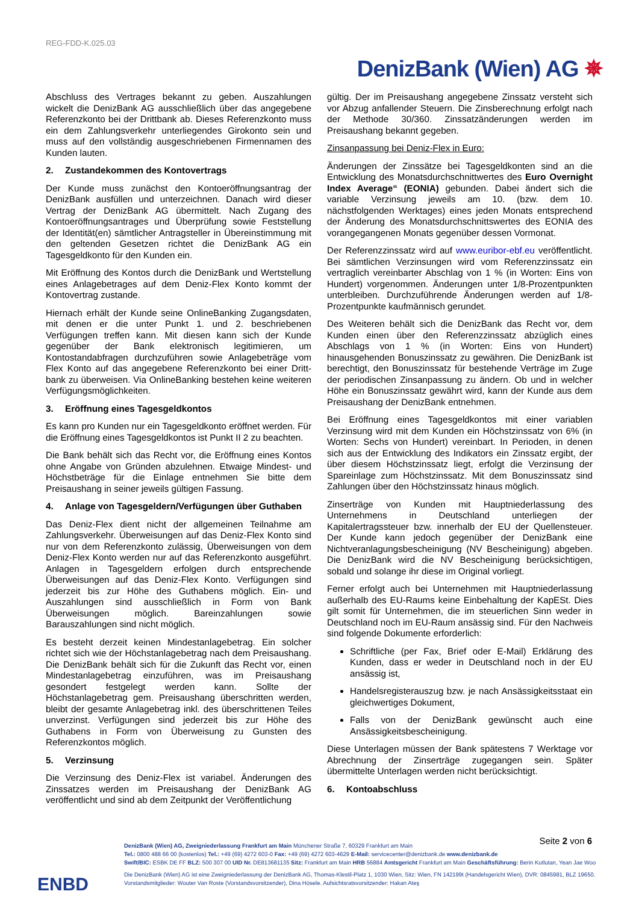REG-FDD-K.025.03
DenizBank (Wien) AG ✵
Abschluss des Vertrages bekannt zu geben. Auszahlungen wickelt die DenizBank AG ausschließlich über das angegebene Referenzkonto bei der Drittbank ab. Dieses Referenzkonto muss ein dem Zahlungsverkehr unterliegendes Girokonto sein und muss auf den vollständig ausgeschriebenen Firmennamen des Kunden lauten.
2. Zustandekommen des Kontovertrags
Der Kunde muss zunächst den Kontoeröffnungsantrag der DenizBank ausfüllen und unterzeichnen. Danach wird dieser Vertrag der DenizBank AG übermittelt. Nach Zugang des Kontoeröffnungsantrages und Überprüfung sowie Feststellung der Identität(en) sämtlicher Antragsteller in Übereinstimmung mit den geltenden Gesetzen richtet die DenizBank AG ein Tagesgeldkonto für den Kunden ein.
Mit Eröffnung des Kontos durch die DenizBank und Wertstellung eines Anlagebetrages auf dem Deniz-Flex Konto kommt der Kontovertrag zustande.
Hiernach erhält der Kunde seine OnlineBanking Zugangsdaten, mit denen er die unter Punkt 1. und 2. beschriebenen Verfügungen treffen kann. Mit diesen kann sich der Kunde gegenüber der Bank elektronisch legitimieren, um Kontostandabfragen durchzuführen sowie Anlagebeträge vom Flex Konto auf das angegebene Referenzkonto bei einer Dritt-bank zu überweisen. Via OnlineBanking bestehen keine weiteren Verfügungsmöglichkeiten.
3. Eröffnung eines Tagesgeldkontos
Es kann pro Kunden nur ein Tagesgeldkonto eröffnet werden. Für die Eröffnung eines Tagesgeldkontos ist Punkt II 2 zu beachten.
Die Bank behält sich das Recht vor, die Eröffnung eines Kontos ohne Angabe von Gründen abzulehnen. Etwaige Mindest- und Höchstbeträge für die Einlage entnehmen Sie bitte dem Preisaushang in seiner jeweils gültigen Fassung.
4. Anlage von Tagesgeldern/Verfügungen über Guthaben
Das Deniz-Flex dient nicht der allgemeinen Teilnahme am Zahlungsverkehr. Überweisungen auf das Deniz-Flex Konto sind nur von dem Referenzkonto zulässig, Überweisungen von dem Deniz-Flex Konto werden nur auf das Referenzkonto ausgeführt. Anlagen in Tagesgeldern erfolgen durch entsprechende Überweisungen auf das Deniz-Flex Konto. Verfügungen sind jederzeit bis zur Höhe des Guthabens möglich. Ein- und Auszahlungen sind ausschließlich in Form von Bank Überweisungen möglich. Bareinzahlungen sowie Barauszahlungen sind nicht möglich.
Es besteht derzeit keinen Mindestanlagebetrag. Ein solcher richtet sich wie der Höchstanlagebetrag nach dem Preisaushang. Die DenizBank behält sich für die Zukunft das Recht vor, einen Mindestanlagebetrag einzuführen, was im Preisaushang gesondert festgelegt werden kann. Sollte der Höchstanlagebetrag gem. Preisaushang überschritten werden, bleibt der gesamte Anlagebetrag inkl. des überschrittenen Teiles unverzinst. Verfügungen sind jederzeit bis zur Höhe des Guthabens in Form von Überweisung zu Gunsten des Referenzkontos möglich.
5. Verzinsung
Die Verzinsung des Deniz-Flex ist variabel. Änderungen des Zinssatzes werden im Preisaushang der DenizBank AG veröffentlicht und sind ab dem Zeitpunkt der Veröffentlichung
gültig. Der im Preisaushang angegebene Zinssatz versteht sich vor Abzug anfallender Steuern. Die Zinsberechnung erfolgt nach der Methode 30/360. Zinssatzänderungen werden im Preisaushang bekannt gegeben.
Zinsanpassung bei Deniz-Flex in Euro:
Änderungen der Zinssätze bei Tagesgeldkonten sind an die Entwicklung des Monatsdurchschnittwertes des Euro Overnight Index Average“ (EONIA) gebunden. Dabei ändert sich die variable Verzinsung jeweils am 10. (bzw. dem 10. nächstfolgenden Werktages) eines jeden Monats entsprechend der Änderung des Monatsdurchschnittswertes des EONIA des vorangegangenen Monats gegenüber dessen Vormonat.
Der Referenzzinssatz wird auf www.euribor-ebf.eu veröffentlicht. Bei sämtlichen Verzinsungen wird vom Referenzzinssatz ein vertraglich vereinbarter Abschlag von 1 % (in Worten: Eins von Hundert) vorgenommen. Änderungen unter 1/8-Prozentpunkten unterbleiben. Durchzuführende Änderungen werden auf 1/8-Prozentpunkte kaufmännisch gerundet.
Des Weiteren behält sich die DenizBank das Recht vor, dem Kunden einen über den Referenzzinssatz abzüglich eines Abschlags von 1 % (in Worten: Eins von Hundert) hinausgehenden Bonuszinssatz zu gewähren. Die DenizBank ist berechtigt, den Bonuszinssatz für bestehende Verträge im Zuge der periodischen Zinsanpassung zu ändern. Ob und in welcher Höhe ein Bonuszinssatz gewährt wird, kann der Kunde aus dem Preisaushang der DenizBank entnehmen.
Bei Eröffnung eines Tagesgeldkontos mit einer variablen Verzinsung wird mit dem Kunden ein Höchstzinssatz von 6% (in Worten: Sechs von Hundert) vereinbart. In Perioden, in denen sich aus der Entwicklung des Indikators ein Zinssatz ergibt, der über diesem Höchstzinssatz liegt, erfolgt die Verzinsung der Spareinlage zum Höchstzinssatz. Mit dem Bonuszinssatz sind Zahlungen über den Höchstzinssatz hinaus möglich.
Zinserträge von Kunden mit Hauptniederlassung des Unternehmens in Deutschland unterliegen der Kapitalertragssteuer bzw. innerhalb der EU der Quellensteuer. Der Kunde kann jedoch gegenüber der DenizBank eine Nichtveranlagungsbescheinigung (NV Bescheinigung) abgeben. Die DenizBank wird die NV Bescheinigung berücksichtigen, sobald und solange ihr diese im Original vorliegt.
Ferner erfolgt auch bei Unternehmen mit Hauptniederlassung außerhalb des EU-Raums keine Einbehaltung der KapESt. Dies gilt somit für Unternehmen, die im steuerlichen Sinn weder in Deutschland noch im EU-Raum ansässig sind. Für den Nachweis sind folgende Dokumente erforderlich:
Schriftliche (per Fax, Brief oder E-Mail) Erklärung des Kunden, dass er weder in Deutschland noch in der EU ansässig ist,
Handelsregisterauszug bzw. je nach Ansässigkeitsstaat ein gleichwertiges Dokument,
Falls von der DenizBank gewünscht auch eine Ansässigkeitsbescheinigung.
Diese Unterlagen müssen der Bank spätestens 7 Werktage vor Abrechnung der Zinserträge zugegangen sein. Später übermittelte Unterlagen werden nicht berücksichtigt.
6. Kontoabschluss
Seite 2 von 6
DenizBank (Wien) AG, Zweigniederlassung Frankfurt am Main Münchener Straße 7, 60329 Frankfurt am Main
Tel.: 0800 488 66 00 (kostenlos) Tel.: +49 (69) 4272 603-0 Fax: +49 (69) 4272 603-4629 E-Mail: servicecenter@denizbank.de www.denizbank.de
Swift/BIC: ESBK DE FF BLZ: 500 307 00 UID Nr. DE813681135 Sitz: Frankfurt am Main HRB 56884 Amtsgericht Frankfurt am Main Geschäftsführung: Berin Kutlutan, Yean Jae Woo
Die DenizBank (Wien) AG ist eine Zweigniederlassung der DenizBank AG, Thomas-Klestil-Platz 1, 1030 Wien, Sitz: Wien, FN 142199t (Handelsgericht Wien), DVR: 0845981, BLZ 19650.
Vorstandsmitglieder: Wouter Van Roste (Vorstandsvorsitzender), Dina Hösele. Aufsichtsratsvorsitzender: Hakan Ateş
ENBD